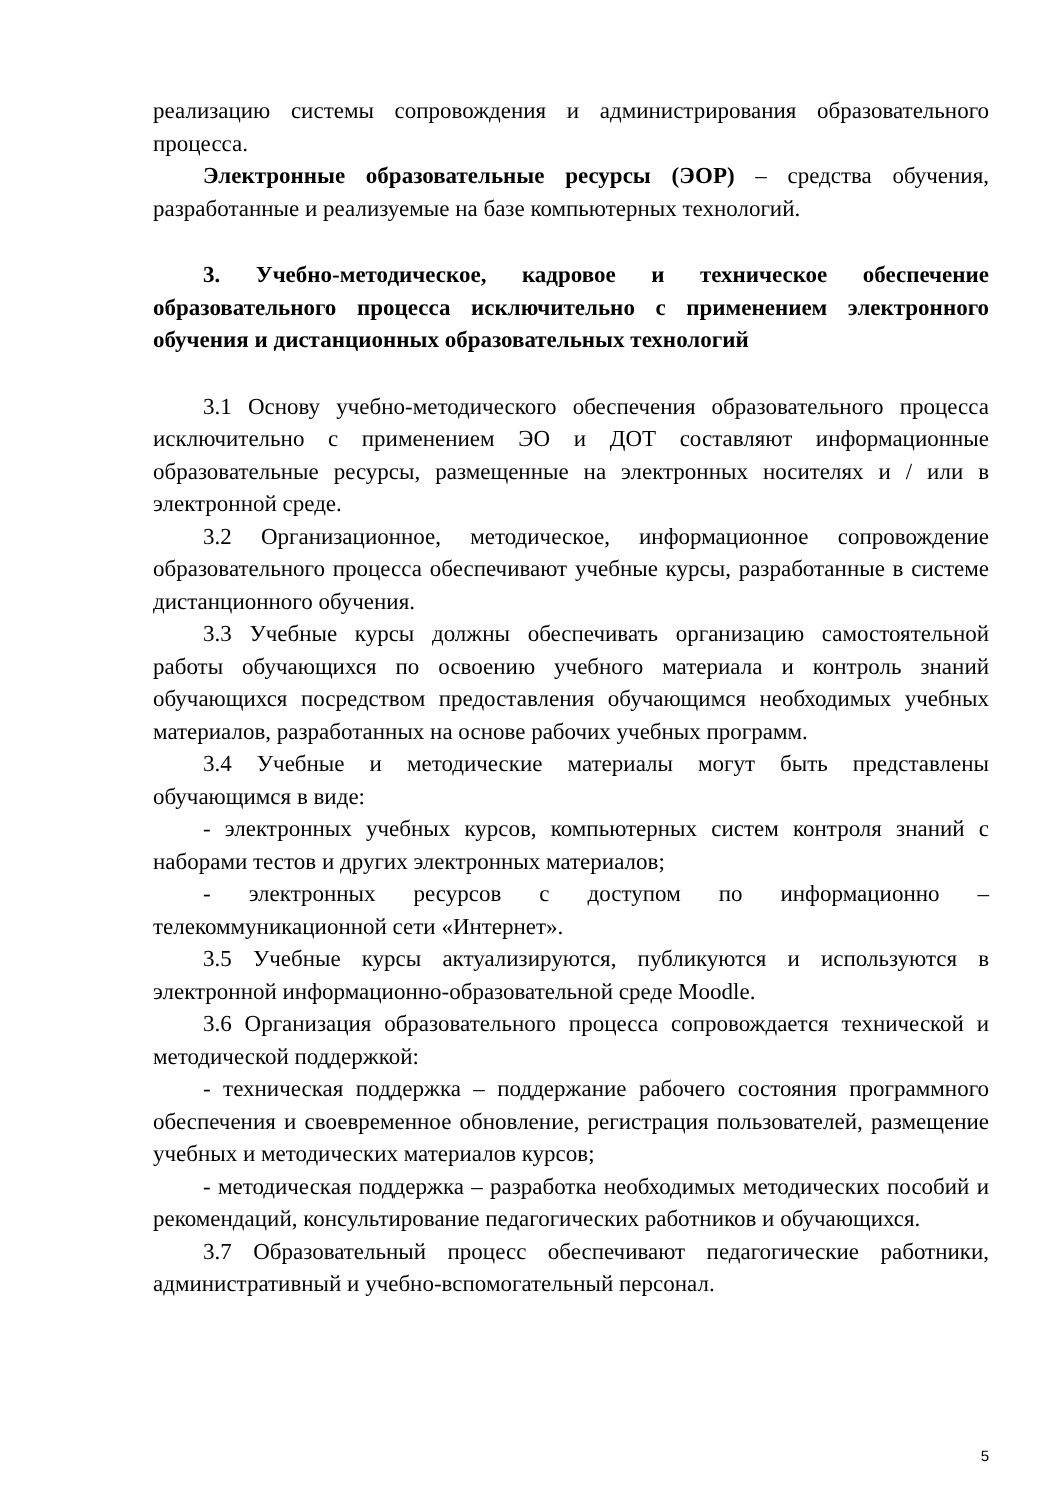реализацию системы сопровождения и администрирования образовательного процесса.
Электронные образовательные ресурсы (ЭОР) – средства обучения, разработанные и реализуемые на базе компьютерных технологий.
3. Учебно-методическое, кадровое и техническое обеспечение образовательного процесса исключительно с применением электронного обучения и дистанционных образовательных технологий
3.1 Основу учебно-методического обеспечения образовательного процесса исключительно с применением ЭО и ДОТ составляют информационные образовательные ресурсы, размещенные на электронных носителях и / или в электронной среде.
3.2 Организационное, методическое, информационное сопровождение образовательного процесса обеспечивают учебные курсы, разработанные в системе дистанционного обучения.
3.3 Учебные курсы должны обеспечивать организацию самостоятельной работы обучающихся по освоению учебного материала и контроль знаний обучающихся посредством предоставления обучающимся необходимых учебных материалов, разработанных на основе рабочих учебных программ.
3.4 Учебные и методические материалы могут быть представлены обучающимся в виде:
- электронных учебных курсов, компьютерных систем контроля знаний с наборами тестов и других электронных материалов;
- электронных ресурсов с доступом по информационно – телекоммуникационной сети «Интернет».
3.5 Учебные курсы актуализируются, публикуются и используются в электронной информационно-образовательной среде Moodle.
3.6 Организация образовательного процесса сопровождается технической и методической поддержкой:
- техническая поддержка – поддержание рабочего состояния программного обеспечения и своевременное обновление, регистрация пользователей, размещение учебных и методических материалов курсов;
- методическая поддержка – разработка необходимых методических пособий и рекомендаций, консультирование педагогических работников и обучающихся.
3.7 Образовательный процесс обеспечивают педагогические работники, административный и учебно-вспомогательный персонал.
5